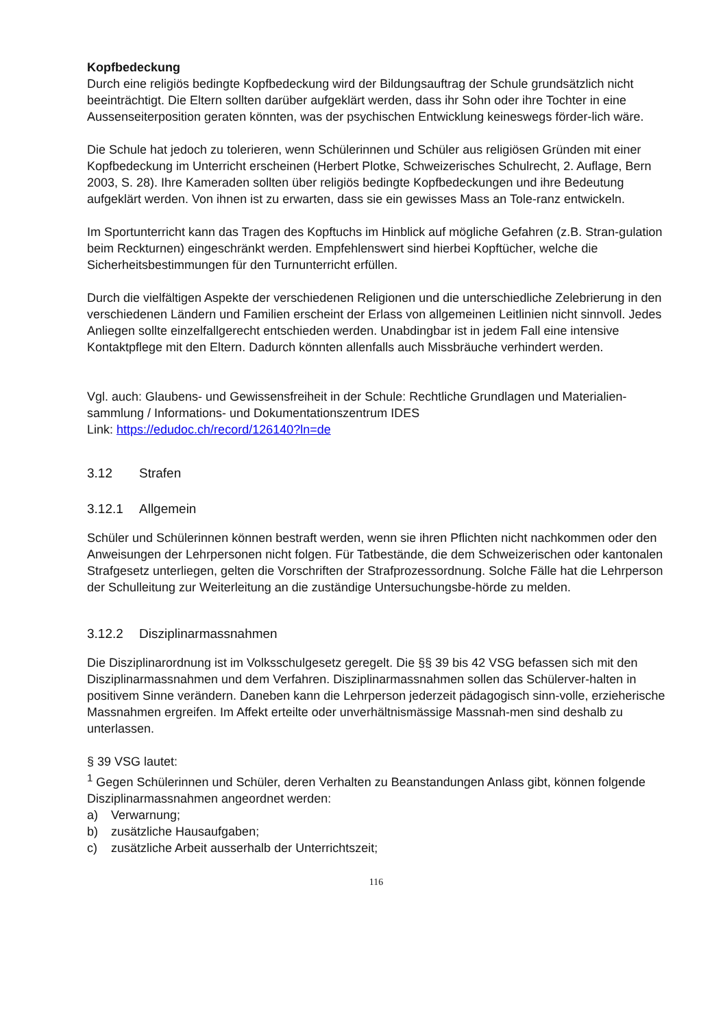Kopfbedeckung
Durch eine religiös bedingte Kopfbedeckung wird der Bildungsauftrag der Schule grundsätzlich nicht beeinträchtigt. Die Eltern sollten darüber aufgeklärt werden, dass ihr Sohn oder ihre Tochter in eine Aussenseiterposition geraten könnten, was der psychischen Entwicklung keineswegs förder-lich wäre.
Die Schule hat jedoch zu tolerieren, wenn Schülerinnen und Schüler aus religiösen Gründen mit einer Kopfbedeckung im Unterricht erscheinen (Herbert Plotke, Schweizerisches Schulrecht, 2. Auflage, Bern 2003, S. 28). Ihre Kameraden sollten über religiös bedingte Kopfbedeckungen und ihre Bedeutung aufgeklärt werden. Von ihnen ist zu erwarten, dass sie ein gewisses Mass an Tole-ranz entwickeln.
Im Sportunterricht kann das Tragen des Kopftuchs im Hinblick auf mögliche Gefahren (z.B. Stran-gulation beim Reckturnen) eingeschränkt werden. Empfehlenswert sind hierbei Kopftücher, welche die Sicherheitsbestimmungen für den Turnunterricht erfüllen.
Durch die vielfältigen Aspekte der verschiedenen Religionen und die unterschiedliche Zelebrierung in den verschiedenen Ländern und Familien erscheint der Erlass von allgemeinen Leitlinien nicht sinnvoll. Jedes Anliegen sollte einzelfallgerecht entschieden werden. Unabdingbar ist in jedem Fall eine intensive Kontaktpflege mit den Eltern. Dadurch könnten allenfalls auch Missbräuche verhindert werden.
Vgl. auch: Glaubens- und Gewissensfreiheit in der Schule: Rechtliche Grundlagen und Materialien-sammlung / Informations- und Dokumentationszentrum IDES
Link: https://edudoc.ch/record/126140?ln=de
3.12 Strafen
3.12.1 Allgemein
Schüler und Schülerinnen können bestraft werden, wenn sie ihren Pflichten nicht nachkommen oder den Anweisungen der Lehrpersonen nicht folgen. Für Tatbestände, die dem Schweizerischen oder kantonalen Strafgesetz unterliegen, gelten die Vorschriften der Strafprozessordnung. Solche Fälle hat die Lehrperson der Schulleitung zur Weiterleitung an die zuständige Untersuchungsbe-hörde zu melden.
3.12.2 Disziplinarmassnahmen
Die Disziplinarordnung ist im Volksschulgesetz geregelt. Die §§ 39 bis 42 VSG befassen sich mit den Disziplinarmassnahmen und dem Verfahren. Disziplinarmassnahmen sollen das Schülerver-halten in positivem Sinne verändern. Daneben kann die Lehrperson jederzeit pädagogisch sinn-volle, erzieherische Massnahmen ergreifen. Im Affekt erteilte oder unverhältnismässige Massnah-men sind deshalb zu unterlassen.
§ 39 VSG lautet:
<sup>1</sup> Gegen Schülerinnen und Schüler, deren Verhalten zu Beanstandungen Anlass gibt, können folgende Disziplinarmassnahmen angeordnet werden:
a) Verwarnung;
b) zusätzliche Hausaufgaben;
c) zusätzliche Arbeit ausserhalb der Unterrichtszeit;
116